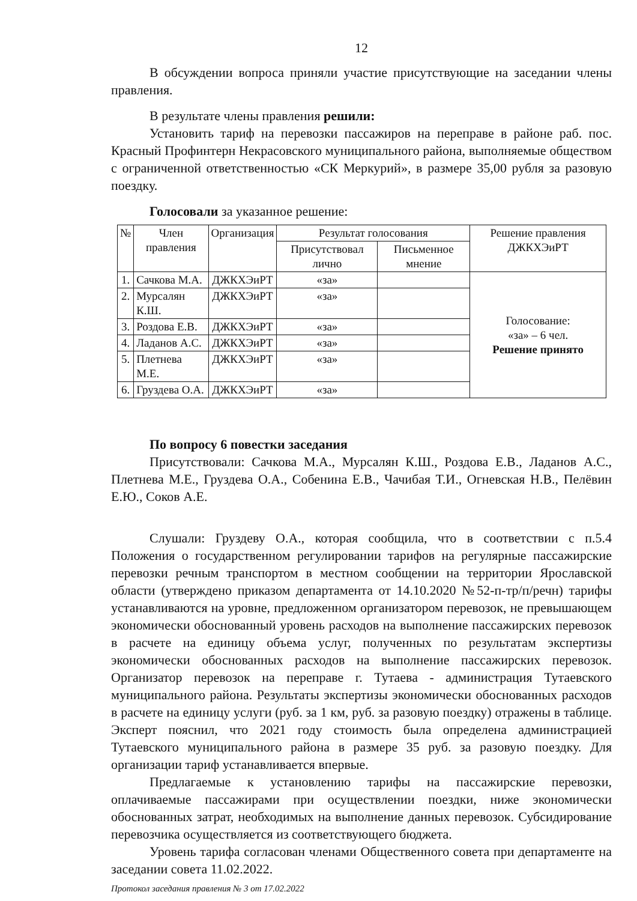12
В обсуждении вопроса приняли участие присутствующие на заседании члены правления.
В результате члены правления решили:
Установить тариф на перевозки пассажиров на переправе в районе раб. пос. Красный Профинтерн Некрасовского муниципального района, выполняемые обществом с ограниченной ответственностью «СК Меркурий», в размере 35,00 рубля за разовую поездку.
Голосовали за указанное решение:
| № | Член правления | Организация | Результат голосования | | Решение правления ДЖКХЭиРТ |
| --- | --- | --- | --- | --- | --- |
| | | | Присутствовал лично | Письменное мнение | |
| 1. | Сачкова М.А. | ДЖКХЭиРТ | «за» | | Голосование: «за» – 6 чел. Решение принято |
| 2. | Мурсалян К.Ш. | ДЖКХЭиРТ | «за» | | |
| 3. | Роздова Е.В. | ДЖКХЭиРТ | «за» | | |
| 4. | Ладанов А.С. | ДЖКХЭиРТ | «за» | | |
| 5. | Плетнева М.Е. | ДЖКХЭиРТ | «за» | | |
| 6. | Груздева О.А. | ДЖКХЭиРТ | «за» | | |
По вопросу 6 повестки заседания
Присутствовали: Сачкова М.А., Мурсалян К.Ш., Роздова Е.В., Ладанов А.С., Плетнева М.Е., Груздева О.А., Собенина Е.В., Чачибая Т.И., Огневская Н.В., Пелёвин Е.Ю., Соков А.Е.
Слушали: Груздеву О.А., которая сообщила, что в соответствии с п.5.4 Положения о государственном регулировании тарифов на регулярные пассажирские перевозки речным транспортом в местном сообщении на территории Ярославской области (утверждено приказом департамента от 14.10.2020 №52-п-тр/п/речн) тарифы устанавливаются на уровне, предложенном организатором перевозок, не превышающем экономически обоснованный уровень расходов на выполнение пассажирских перевозок в расчете на единицу объема услуг, полученных по результатам экспертизы экономически обоснованных расходов на выполнение пассажирских перевозок. Организатор перевозок на переправе г. Тутаева - администрация Тутаевского муниципального района. Результаты экспертизы экономически обоснованных расходов в расчете на единицу услуги (руб. за 1 км, руб. за разовую поездку) отражены в таблице. Эксперт пояснил, что 2021 году стоимость была определена администрацией Тутаевского муниципального района в размере 35 руб. за разовую поездку. Для организации тариф устанавливается впервые.
Предлагаемые к установлению тарифы на пассажирские перевозки, оплачиваемые пассажирами при осуществлении поездки, ниже экономически обоснованных затрат, необходимых на выполнение данных перевозок. Субсидирование перевозчика осуществляется из соответствующего бюджета.
Уровень тарифа согласован членами Общественного совета при департаменте на заседании совета 11.02.2022.
Протокол заседания правления № 3 от 17.02.2022